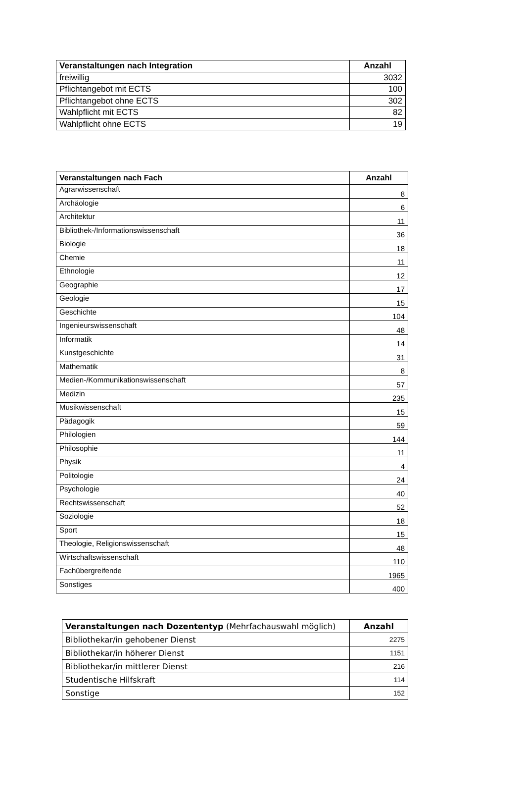| Veranstaltungen nach Integration | Anzahl |
| --- | --- |
| freiwillig | 3032 |
| Pflichtangebot mit ECTS | 100 |
| Pflichtangebot ohne ECTS | 302 |
| Wahlpflicht mit ECTS | 82 |
| Wahlpflicht ohne ECTS | 19 |
| Veranstaltungen nach Fach | Anzahl |
| --- | --- |
| Agrarwissenschaft | 8 |
| Archäologie | 6 |
| Architektur | 11 |
| Bibliothek-/Informationswissenschaft | 36 |
| Biologie | 18 |
| Chemie | 11 |
| Ethnologie | 12 |
| Geographie | 17 |
| Geologie | 15 |
| Geschichte | 104 |
| Ingenieurswissenschaft | 48 |
| Informatik | 14 |
| Kunstgeschichte | 31 |
| Mathematik | 8 |
| Medien-/Kommunikationswissenschaft | 57 |
| Medizin | 235 |
| Musikwissenschaft | 15 |
| Pädagogik | 59 |
| Philologien | 144 |
| Philosophie | 11 |
| Physik | 4 |
| Politologie | 24 |
| Psychologie | 40 |
| Rechtswissenschaft | 52 |
| Soziologie | 18 |
| Sport | 15 |
| Theologie, Religionswissenschaft | 48 |
| Wirtschaftswissenschaft | 110 |
| Fachübergreifende | 1965 |
| Sonstiges | 400 |
| Veranstaltungen nach Dozententyp (Mehrfachauswahl möglich) | Anzahl |
| --- | --- |
| Bibliothekar/in gehobener Dienst | 2275 |
| Bibliothekar/in höherer Dienst | 1151 |
| Bibliothekar/in mittlerer Dienst | 216 |
| Studentische Hilfskraft | 114 |
| Sonstige | 152 |